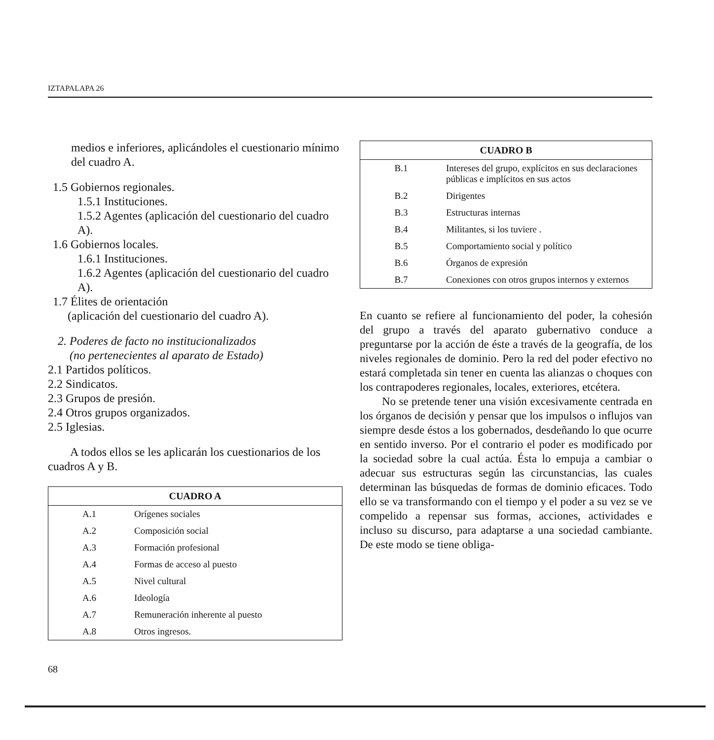IZTAPALAPA 26
medios e inferiores, aplicándoles el cuestionario mínimo del cuadro A.
1.5 Gobiernos regionales.
1.5.1 Instituciones.
1.5.2 Agentes (aplicación del cuestionario del cuadro A).
1.6 Gobiernos locales.
1.6.1 Instituciones.
1.6.2 Agentes (aplicación del cuestionario del cuadro A).
1.7 Élites de orientación
(aplicación del cuestionario del cuadro A).
2. Poderes de facto no institucionalizados
(no pertenecientes al aparato de Estado)
2.1 Partidos políticos.
2.2 Sindicatos.
2.3 Grupos de presión.
2.4 Otros grupos organizados.
2.5 Iglesias.
A todos ellos se les aplicarán los cuestionarios de los cuadros A y B.
| CUADRO A | |
| --- | --- |
| A.1 | Orígenes sociales |
| A.2 | Composición social |
| A.3 | Formación profesional |
| A.4 | Formas de acceso al puesto |
| A.5 | Nivel cultural |
| A.6 | Ideología |
| A.7 | Remuneración inherente al puesto |
| A.8 | Otros ingresos. |
| CUADRO B | |
| --- | --- |
| B.1 | Intereses del grupo, explícitos en sus declaraciones públicas e implícitos en sus actos |
| B.2 | Dirigentes |
| B.3 | Estructuras internas |
| B.4 | Militantes, si los tuviere . |
| B.5 | Comportamiento social y político |
| B.6 | Órganos de expresión |
| B.7 | Conexiones con otros grupos internos y externos |
En cuanto se refiere al funcionamiento del poder, la cohesión del grupo a través del aparato gubernativo conduce a preguntarse por la acción de éste a través de la geografía, de los niveles regionales de dominio. Pero la red del poder efectivo no estará completada sin tener en cuenta las alianzas o choques con los contrapoderes regionales, locales, exteriores, etcétera.
No se pretende tener una visión excesivamente centrada en los órganos de decisión y pensar que los impulsos o influjos van siempre desde éstos a los gobernados, desdeñando lo que ocurre en sentido inverso. Por el contrario el poder es modificado por la sociedad sobre la cual actúa. Ésta lo empuja a cambiar o adecuar sus estructuras según las circunstancias, las cuales determinan las búsquedas de formas de dominio eficaces. Todo ello se va transformando con el tiempo y el poder a su vez se ve compelido a repensar sus formas, acciones, actividades e incluso su discurso, para adaptarse a una sociedad cambiante. De este modo se tiene obliga-
68